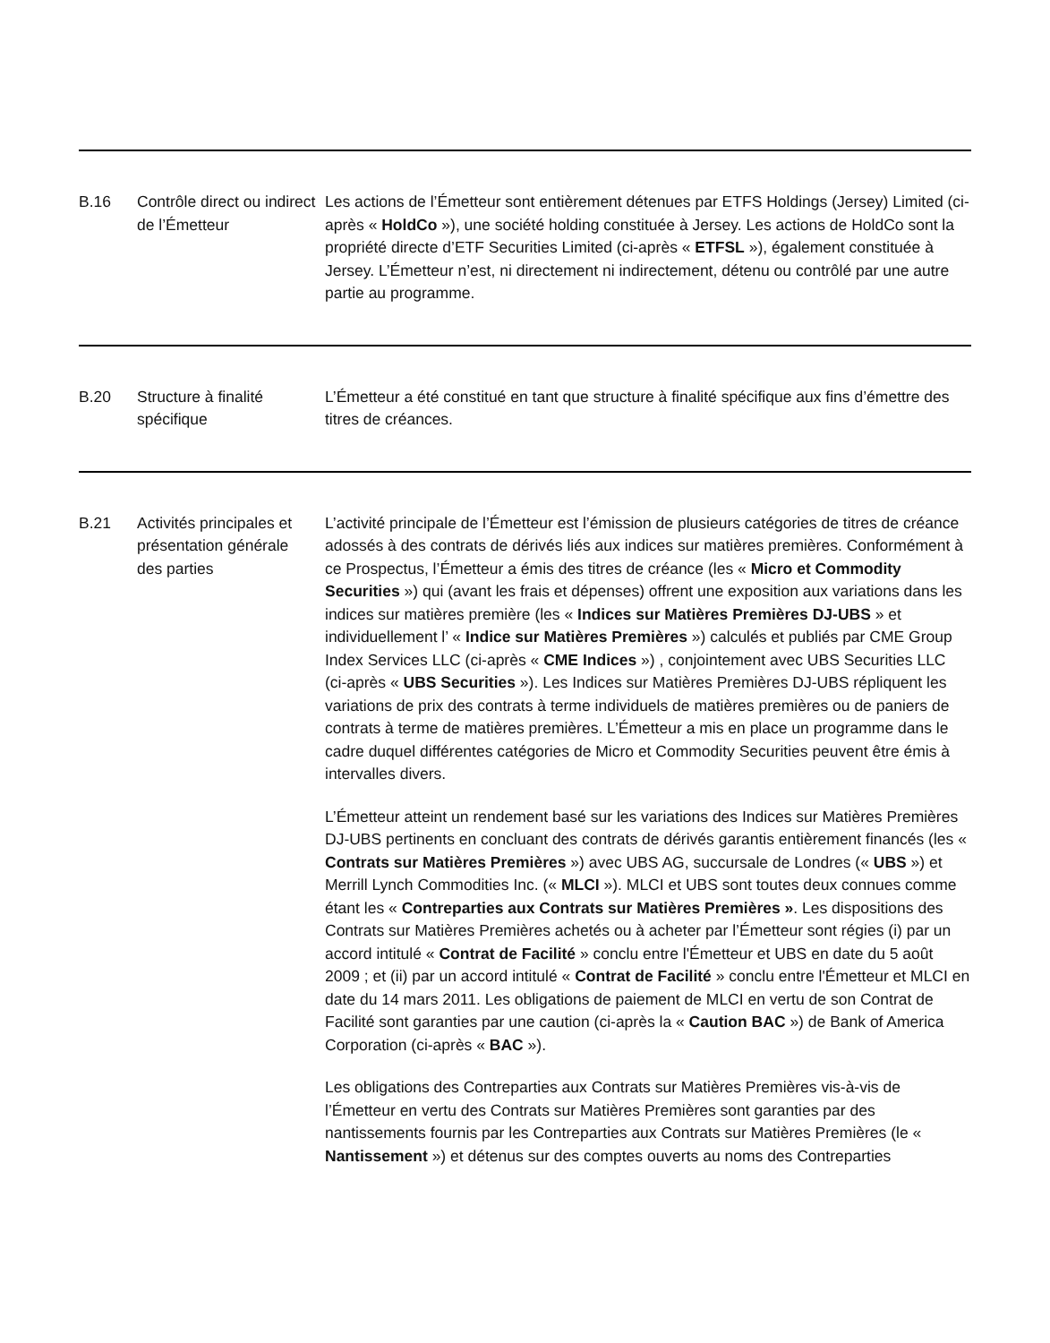| B.16 | Contrôle direct ou indirect de l’Émetteur | Les actions de l’Émetteur sont entièrement détenues par ETFS Holdings (Jersey) Limited (ci-après « HoldCo »), une société holding constituée à Jersey. Les actions de HoldCo sont la propriété directe d’ETF Securities Limited (ci-après « ETFSL »), également constituée à Jersey. L’Émetteur n’est, ni directement ni indirectement, détenu ou contrôlé par une autre partie au programme. |
| B.20 | Structure à finalité spécifique | L’Émetteur a été constitué en tant que structure à finalité spécifique aux fins d’émettre des titres de créances. |
| B.21 | Activités principales et présentation générale des parties | L’activité principale de l’Émetteur est l’émission de plusieurs catégories de titres de créance adossés à des contrats de dérivés liés aux indices sur matières premières. Conformément à ce Prospectus, l’Émetteur a émis des titres de créance (les « Micro et Commodity Securities ») qui (avant les frais et dépenses) offrent une exposition aux variations dans les indices sur matières première (les « Indices sur Matières Premières DJ-UBS » et individuellement l’ « Indice sur Matières Premières ») calculés et publiés par CME Group Index Services LLC (ci-après « CME Indices ») , conjointement avec UBS Securities LLC (ci-après « UBS Securities »). Les Indices sur Matières Premières DJ-UBS répliquent les variations de prix des contrats à terme individuels de matières premières ou de paniers de contrats à terme de matières premières. L’Émetteur a mis en place un programme dans le cadre duquel différentes catégories de Micro et Commodity Securities peuvent être émis à intervalles divers. L’Émetteur atteint un rendement basé sur les variations des Indices sur Matières Premières DJ-UBS pertinents en concluant des contrats de dérivés garantis entièrement financés (les « Contrats sur Matières Premières ») avec UBS AG, succursale de Londres (« UBS ») et Merrill Lynch Commodities Inc. (« MLCI »). MLCI et UBS sont toutes deux connues comme étant les « Contreparties aux Contrats sur Matières Premières » . Les dispositions des Contrats sur Matières Premières achetés ou à acheter par l’Émetteur sont régies (i) par un accord intitulé « Contrat de Facilité » conclu entre l'Émetteur et UBS en date du 5 août 2009 ; et (ii) par un accord intitulé « Contrat de Facilité » conclu entre l'Émetteur et MLCI en date du 14 mars 2011. Les obligations de paiement de MLCI en vertu de son Contrat de Facilité sont garanties par une caution (ci-après la « Caution BAC ») de Bank of America Corporation (ci-après « BAC »). Les obligations des Contreparties aux Contrats sur Matières Premières vis-à-vis de l’Émetteur en vertu des Contrats sur Matières Premières sont garanties par des nantissements fournis par les Contreparties aux Contrats sur Matières Premières (le « Nantissement ») et détenus sur des comptes ouverts au noms des Contreparties |